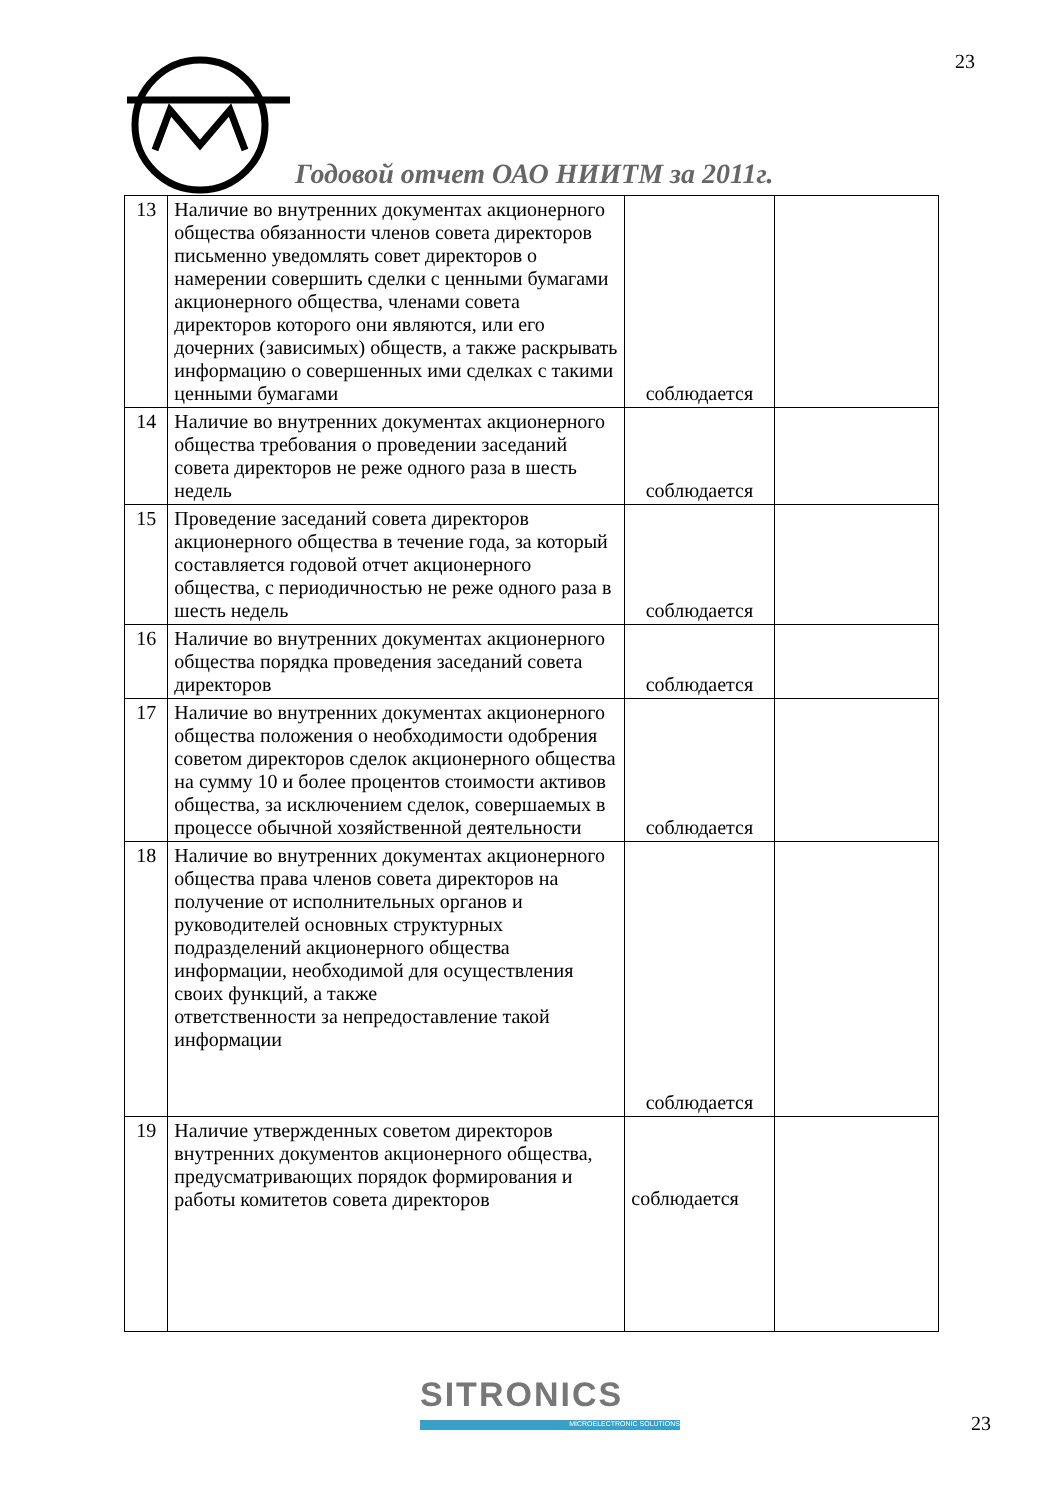23
Годовой отчет ОАО НИИТМ за 2011г.
| 13 | Наличие во внутренних документах акционерного общества обязанности членов совета директоров письменно уведомлять совет директоров о намерении совершить сделки с ценными бумагами акционерного общества, членами совета директоров которого они являются, или его дочерних (зависимых) обществ, а также раскрывать информацию о совершенных ими сделках с такими ценными бумагами | соблюдается | |
| 14 | Наличие во внутренних документах акционерного общества требования о проведении заседаний совета директоров не реже одного раза в шесть недель | соблюдается | |
| 15 | Проведение заседаний совета директоров акционерного общества в течение года, за который составляется годовой отчет акционерного общества, с периодичностью не реже одного раза в шесть недель | соблюдается | |
| 16 | Наличие во внутренних документах акционерного общества порядка проведения заседаний совета директоров | соблюдается | |
| 17 | Наличие во внутренних документах акционерного общества положения о необходимости одобрения советом директоров сделок акционерного общества на сумму 10 и более процентов стоимости активов общества, за исключением сделок, совершаемых в процессе обычной хозяйственной деятельности | соблюдается | |
| 18 | Наличие во внутренних документах акционерного общества права членов совета директоров на получение от исполнительных органов и руководителей основных структурных подразделений акционерного общества информации, необходимой для осуществления своих функций, а также ответственности за непредоставление такой информации | соблюдается | |
| 19 | Наличие утвержденных советом директоров внутренних документов акционерного общества, предусматривающих порядок формирования и работы комитетов совета директоров | соблюдается | |
SITRONICS
MICROELECTRONIC SOLUTIONS 23